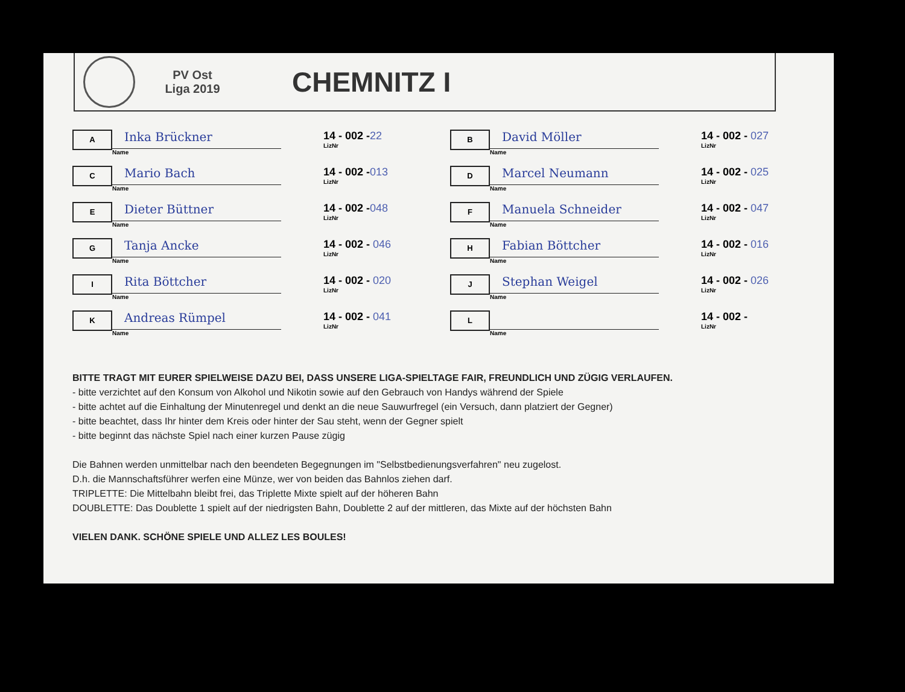PV Ost
Liga 2019
CHEMNITZ I
A
Inka Brückner
Name
14 - 002 -22
LizNr
C
Mario Bach
Name
14 - 002 -013
LizNr
E
Dieter Büttner
Name
14 - 002 -048
LizNr
G
Tanja Ancke
Name
14 - 002 - 046
LizNr
I
Rita Böttcher
Name
14 - 002 - 020
LizNr
K
Andreas Rümpel
Name
14 - 002 - 041
LizNr
B
David Möller
Name
14 - 002 - 027
LizNr
D
Marcel Neumann
Name
14 - 002 - 025
LizNr
F
Manuela Schneider
Name
14 - 002 - 047
LizNr
H
Fabian Böttcher
Name
14 - 002 - 016
LizNr
J
Stephan Weigel
Name
14 - 002 - 026
LizNr
L
Name
14 - 002 -
LizNr
BITTE TRAGT MIT EURER SPIELWEISE DAZU BEI, DASS UNSERE LIGA-SPIELTAGE FAIR, FREUNDLICH UND ZÜGIG VERLAUFEN.
- bitte verzichtet auf den Konsum von Alkohol und Nikotin sowie auf den Gebrauch von Handys während der Spiele
- bitte achtet auf die Einhaltung der Minutenregel und denkt an die neue Sauwurfregel (ein Versuch, dann platziert der Gegner)
- bitte beachtet, dass Ihr hinter dem Kreis oder hinter der Sau steht, wenn der Gegner spielt
- bitte beginnt das nächste Spiel nach einer kurzen Pause zügig
Die Bahnen werden unmittelbar nach den beendeten Begegnungen im "Selbstbedienungsverfahren" neu zugelost.
D.h. die Mannschaftsführer werfen eine Münze, wer von beiden das Bahnlos ziehen darf.
TRIPLETTE: Die Mittelbahn bleibt frei, das Triplette Mixte spielt auf der höheren Bahn
DOUBLETTE: Das Doublette 1 spielt auf der niedrigsten Bahn, Doublette 2 auf der mittleren, das Mixte auf der höchsten Bahn
VIELEN DANK. SCHÖNE SPIELE UND ALLEZ LES BOULES!